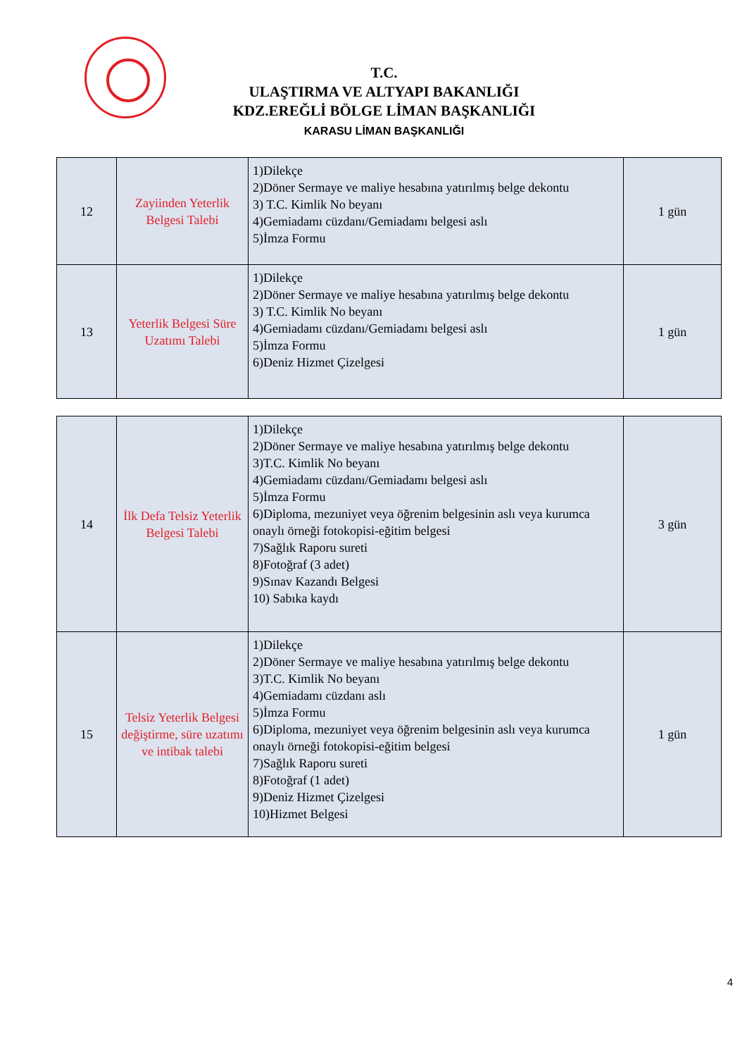T.C.
ULAŞTIRMA VE ALTYAPI BAKANLIĞI
KDZ.EREĞLİ BÖLGE LİMAN BAŞKANLIĞI
KARASU LİMAN BAŞKANLIĞI
| 12 | Zayiinden Yeterlik Belgesi Talebi | 1)Dilekçe 2)Döner Sermaye ve maliye hesabına yatırılmış belge dekontu 3) T.C. Kimlik No beyanı 4)Gemiadamı cüzdanı/Gemiadamı belgesi aslı 5)İmza Formu | 1 gün |
| 13 | Yeterlik Belgesi Süre Uzatımı Talebi | 1)Dilekçe 2)Döner Sermaye ve maliye hesabına yatırılmış belge dekontu 3) T.C. Kimlik No beyanı 4)Gemiadamı cüzdanı/Gemiadamı belgesi aslı 5)İmza Formu 6)Deniz Hizmet Çizelgesi | 1 gün |
| 14 | İlk Defa Telsiz Yeterlik Belgesi Talebi | 1)Dilekçe 2)Döner Sermaye ve maliye hesabına yatırılmış belge dekontu 3)T.C. Kimlik No beyanı 4)Gemiadamı cüzdanı/Gemiadamı belgesi aslı 5)İmza Formu 6)Diploma, mezuniyet veya öğrenim belgesinin aslı veya kurumca onaylı örneği fotokopisi-eğitim belgesi 7)Sağlık Raporu sureti 8)Fotoğraf (3 adet) 9)Sınav Kazandı Belgesi 10) Sabıka kaydı | 3 gün |
| 15 | Telsiz Yeterlik Belgesi değiştirme, süre uzatımı ve intibak talebi | 1)Dilekçe 2)Döner Sermaye ve maliye hesabına yatırılmış belge dekontu 3)T.C. Kimlik No beyanı 4)Gemiadamı cüzdanı aslı 5)İmza Formu 6)Diploma, mezuniyet veya öğrenim belgesinin aslı veya kurumca onaylı örneği fotokopisi-eğitim belgesi 7)Sağlık Raporu sureti 8)Fotoğraf (1 adet) 9)Deniz Hizmet Çizelgesi 10)Hizmet Belgesi | 1 gün |
4